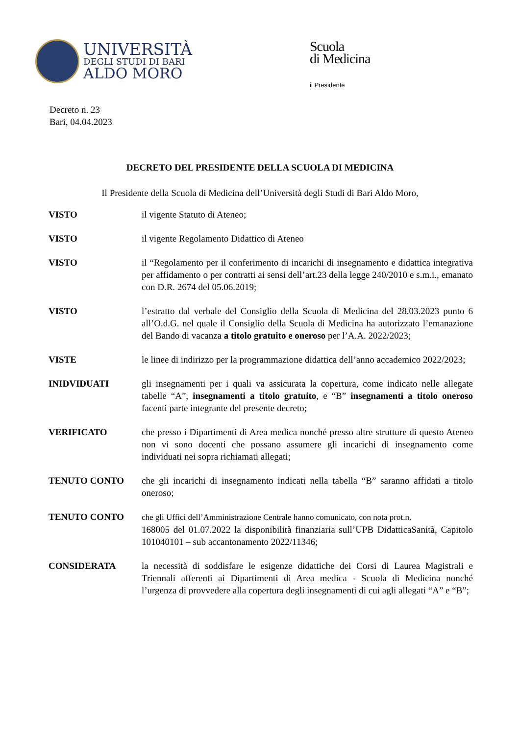UNIVERSITÀ
DEGLI STUDI DI BARI
ALDO MORO
Scuola
di Medicina
il Presidente
Decreto n. 23
Bari, 04.04.2023
DECRETO DEL PRESIDENTE DELLA SCUOLA DI MEDICINA
Il Presidente della Scuola di Medicina dell’Università degli Studi di Bari Aldo Moro,
| VISTO | il vigente Statuto di Ateneo; |
| VISTO | il vigente Regolamento Didattico di Ateneo |
| VISTO | il “Regolamento per il conferimento di incarichi di insegnamento e didattica integrativa per affidamento o per contratti ai sensi dell’art.23 della legge 240/2010 e s.m.i., emanato con D.R. 2674 del 05.06.2019; |
| VISTO | l’estratto dal verbale del Consiglio della Scuola di Medicina del 28.03.2023 punto 6 all’O.d.G. nel quale il Consiglio della Scuola di Medicina ha autorizzato l’emanazione del Bando di vacanza a titolo gratuito e oneroso per l’A.A. 2022/2023; |
| VISTE | le linee di indirizzo per la programmazione didattica dell’anno accademico 2022/2023; |
| INIDVIDUATI | gli insegnamenti per i quali va assicurata la copertura, come indicato nelle allegate tabelle “A”, insegnamenti a titolo gratuito , e “B” insegnamenti a titolo oneroso facenti parte integrante del presente decreto; |
| VERIFICATO | che presso i Dipartimenti di Area medica nonché presso altre strutture di questo Ateneo non vi sono docenti che possano assumere gli incarichi di insegnamento come individuati nei sopra richiamati allegati; |
| TENUTO CONTO | che gli incarichi di insegnamento indicati nella tabella “B” saranno affidati a titolo oneroso; |
| TENUTO CONTO | che gli Uffici dell’Amministrazione Centrale hanno comunicato, con nota prot.n. 168005 del 01.07.2022 la disponibilità finanziaria sull’UPB DidatticaSanità, Capitolo 101040101 – sub accantonamento 2022/11346; |
| CONSIDERATA | la necessità di soddisfare le esigenze didattiche dei Corsi di Laurea Magistrali e Triennali afferenti ai Dipartimenti di Area medica - Scuola di Medicina nonché l’urgenza di provvedere alla copertura degli insegnamenti di cui agli allegati “A” e “B”; |